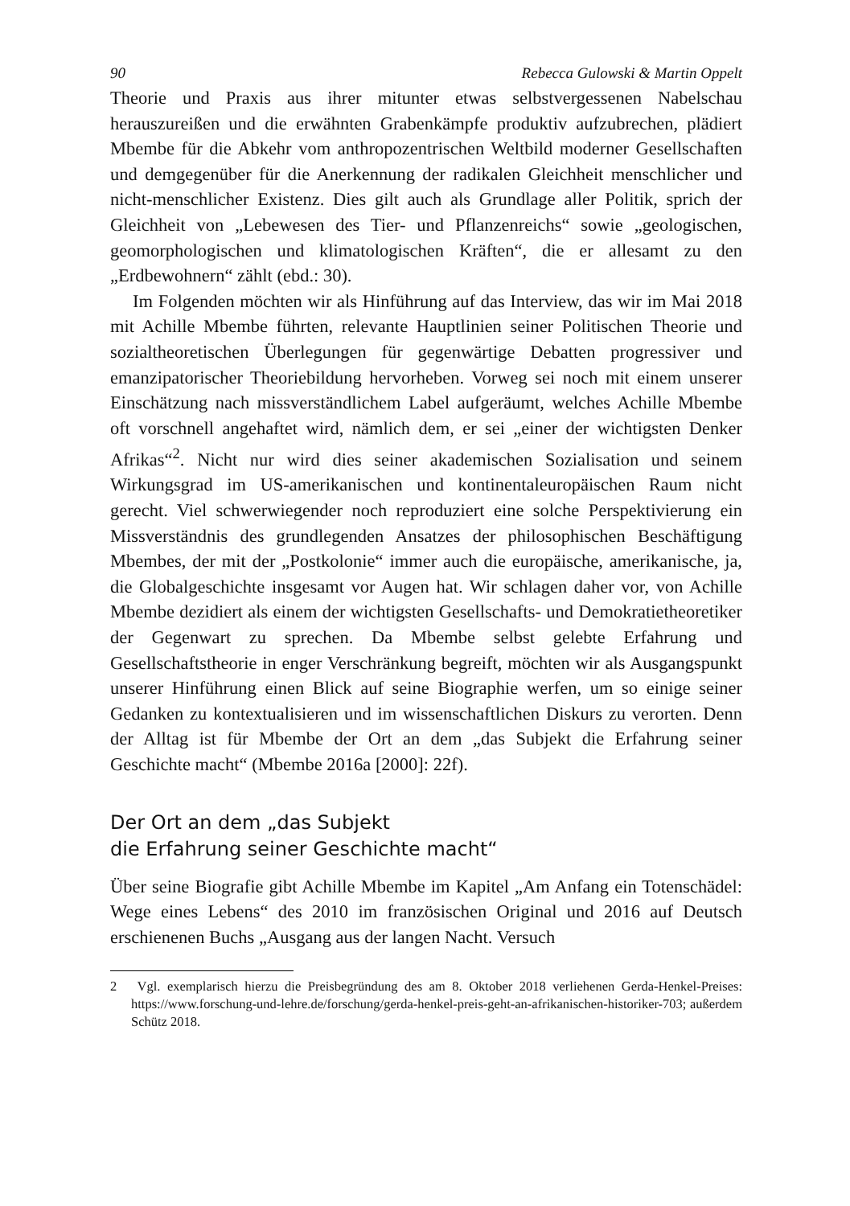90 Rebecca Gulowski & Martin Oppelt
Theorie und Praxis aus ihrer mitunter etwas selbstvergessenen Nabelschau herauszureißen und die erwähnten Grabenkämpfe produktiv aufzubrechen, plädiert Mbembe für die Abkehr vom anthropozentrischen Weltbild moderner Gesellschaften und demgegenüber für die Anerkennung der radikalen Gleichheit menschlicher und nicht-menschlicher Existenz. Dies gilt auch als Grundlage aller Politik, sprich der Gleichheit von „Lebewesen des Tier- und Pflanzenreichs“ sowie „geologischen, geomorphologischen und klimatologischen Kräften“, die er allesamt zu den „Erdbewohnern“ zählt (ebd.: 30).
Im Folgenden möchten wir als Hinführung auf das Interview, das wir im Mai 2018 mit Achille Mbembe führten, relevante Hauptlinien seiner Politischen Theorie und sozialtheoretischen Überlegungen für gegenwärtige Debatten progressiver und emanzipatorischer Theoriebildung hervorheben. Vorweg sei noch mit einem unserer Einschätzung nach missverständlichem Label aufgeräumt, welches Achille Mbembe oft vorschnell angehaftet wird, nämlich dem, er sei „einer der wichtigsten Denker Afrikas“<sup>2</sup>. Nicht nur wird dies seiner akademischen Sozialisation und seinem Wirkungsgrad im US-amerikanischen und kontinentaleuropäischen Raum nicht gerecht. Viel schwerwiegender noch reproduziert eine solche Perspektivierung ein Missverständnis des grundlegenden Ansatzes der philosophischen Beschäftigung Mbembes, der mit der „Postkolonie“ immer auch die europäische, amerikanische, ja, die Globalgeschichte insgesamt vor Augen hat. Wir schlagen daher vor, von Achille Mbembe dezidiert als einem der wichtigsten Gesellschafts- und Demokratietheoretiker der Gegenwart zu sprechen. Da Mbembe selbst gelebte Erfahrung und Gesellschaftstheorie in enger Verschränkung begreift, möchten wir als Ausgangspunkt unserer Hinführung einen Blick auf seine Biographie werfen, um so einige seiner Gedanken zu kontextualisieren und im wissenschaftlichen Diskurs zu verorten. Denn der Alltag ist für Mbembe der Ort an dem „das Subjekt die Erfahrung seiner Geschichte macht“ (Mbembe 2016a [2000]: 22f).
Der Ort an dem „das Subjekt
die Erfahrung seiner Geschichte macht“
Über seine Biografie gibt Achille Mbembe im Kapitel „Am Anfang ein Totenschädel: Wege eines Lebens“ des 2010 im französischen Original und 2016 auf Deutsch erschienenen Buchs „Ausgang aus der langen Nacht. Versuch
2 Vgl. exemplarisch hierzu die Preisbegründung des am 8. Oktober 2018 verliehenen Gerda-Henkel-Preises: https://www.forschung-und-lehre.de/forschung/gerda-henkel-preis-geht-an-afrikanischen-historiker-703; außerdem Schütz 2018.